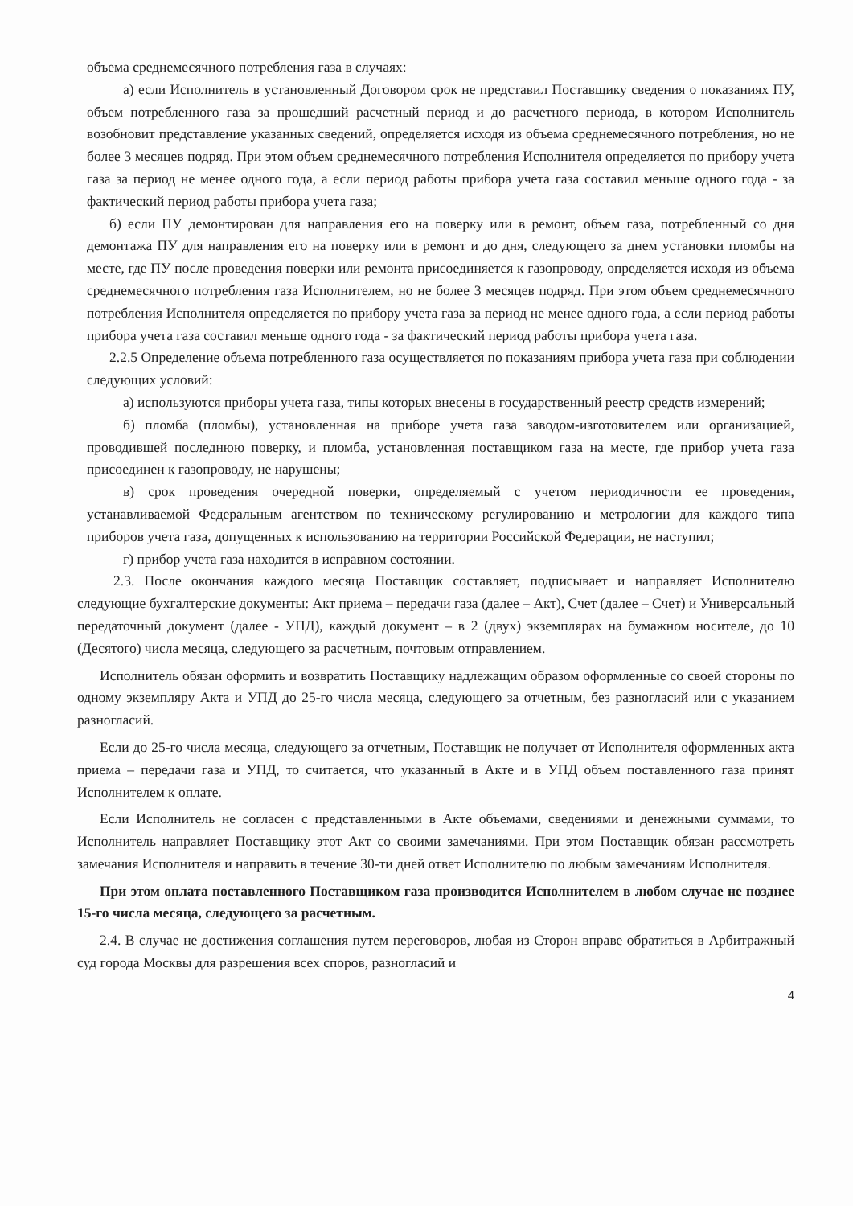объема среднемесячного потребления газа в случаях:
а) если Исполнитель в установленный Договором срок не представил Поставщику сведения о показаниях ПУ, объем потребленного газа за прошедший расчетный период и до расчетного периода, в котором Исполнитель возобновит представление указанных сведений, определяется исходя из объема среднемесячного потребления, но не более 3 месяцев подряд. При этом объем среднемесячного потребления Исполнителя определяется по прибору учета газа за период не менее одного года, а если период работы прибора учета газа составил меньше одного года - за фактический период работы прибора учета газа;
б) если ПУ демонтирован для направления его на поверку или в ремонт, объем газа, потребленный со дня демонтажа ПУ для направления его на поверку или в ремонт и до дня, следующего за днем установки пломбы на месте, где ПУ после проведения поверки или ремонта присоединяется к газопроводу, определяется исходя из объема среднемесячного потребления газа Исполнителем, но не более 3 месяцев подряд. При этом объем среднемесячного потребления Исполнителя определяется по прибору учета газа за период не менее одного года, а если период работы прибора учета газа составил меньше одного года - за фактический период работы прибора учета газа.
2.2.5 Определение объема потребленного газа осуществляется по показаниям прибора учета газа при соблюдении следующих условий:
а) используются приборы учета газа, типы которых внесены в государственный реестр средств измерений;
б) пломба (пломбы), установленная на приборе учета газа заводом-изготовителем или организацией, проводившей последнюю поверку, и пломба, установленная поставщиком газа на месте, где прибор учета газа присоединен к газопроводу, не нарушены;
в) срок проведения очередной поверки, определяемый с учетом периодичности ее проведения, устанавливаемой Федеральным агентством по техническому регулированию и метрологии для каждого типа приборов учета газа, допущенных к использованию на территории Российской Федерации, не наступил;
г) прибор учета газа находится в исправном состоянии.
2.3. После окончания каждого месяца Поставщик составляет, подписывает и направляет Исполнителю следующие бухгалтерские документы: Акт приема – передачи газа (далее – Акт), Счет (далее – Счет) и Универсальный передаточный документ (далее - УПД), каждый документ – в 2 (двух) экземплярах на бумажном носителе, до 10 (Десятого) числа месяца, следующего за расчетным, почтовым отправлением.
Исполнитель обязан оформить и возвратить Поставщику надлежащим образом оформленные со своей стороны по одному экземпляру Акта и УПД до 25-го числа месяца, следующего за отчетным, без разногласий или с указанием разногласий.
Если до 25-го числа месяца, следующего за отчетным, Поставщик не получает от Исполнителя оформленных акта приема – передачи газа и УПД, то считается, что указанный в Акте и в УПД объем поставленного газа принят Исполнителем к оплате.
Если Исполнитель не согласен с представленными в Акте объемами, сведениями и денежными суммами, то Исполнитель направляет Поставщику этот Акт со своими замечаниями. При этом Поставщик обязан рассмотреть замечания Исполнителя и направить в течение 30-ти дней ответ Исполнителю по любым замечаниям Исполнителя.
При этом оплата поставленного Поставщиком газа производится Исполнителем в любом случае не позднее 15-го числа месяца, следующего за расчетным.
2.4. В случае не достижения соглашения путем переговоров, любая из Сторон вправе обратиться в Арбитражный суд города Москвы для разрешения всех споров, разногласий и
4